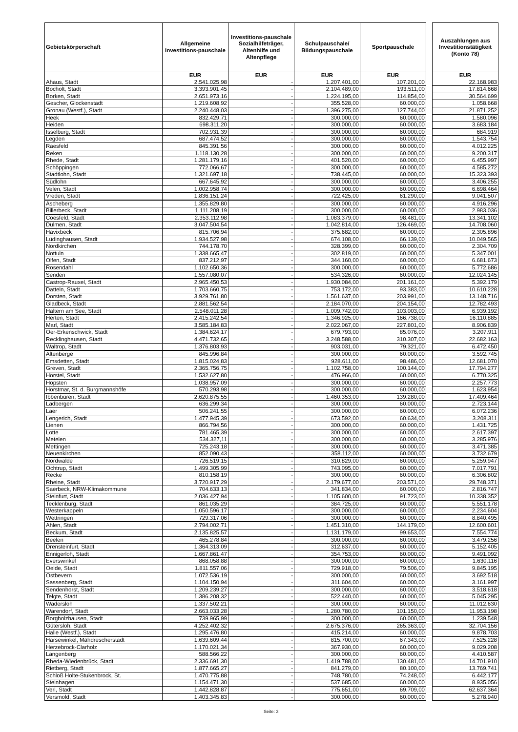| Gebietskörperschaft | Allgemeine Investitions-pauschale | Investitions-pauschale Sozialhilfeträger, Altenhilfe und Altenpflege | Schulpauschale/ Bildungspauschale | Sportpauschale | | Auszahlungen aus Investitionstätigkeit (Konto 78) |
| --- | --- | --- | --- | --- | --- | --- |
| | EUR | EUR | EUR | EUR | | EUR |
| Ahaus, Stadt | 2.541.025,98 | - | 1.207.401,00 | 107.201,00 | | 22.168.983 |
| Bocholt, Stadt | 3.393.901,45 | - | 2.104.489,00 | 193.511,00 | | 17.814.668 |
| Borken, Stadt | 2.651.973,16 | - | 1.224.195,00 | 114.854,00 | | 30.564.699 |
| Gescher, Glockenstadt | 1.219.608,92 | - | 355.528,00 | 60.000,00 | | 1.058.668 |
| Gronau (Westf.), Stadt | 2.240.448,03 | - | 1.396.275,00 | 127.744,00 | | 21.871.252 |
| Heek | 832.429,71 | - | 300.000,00 | 60.000,00 | | 1.580.096 |
| Heiden | 698.311,20 | - | 300.000,00 | 60.000,00 | | 3.683.184 |
| Isselburg, Stadt | 702.931,39 | - | 300.000,00 | 60.000,00 | | 684.919 |
| Legden | 687.474,52 | - | 300.000,00 | 60.000,00 | | 1.543.754 |
| Raesfeld | 845.391,56 | - | 300.000,00 | 60.000,00 | | 4.012.225 |
| Reken | 1.118.130,28 | - | 300.000,00 | 60.000,00 | | 9.200.317 |
| Rhede, Stadt | 1.281.179,16 | - | 401.520,00 | 60.000,00 | | 6.455.997 |
| Schöppingen | 772.066,67 | - | 300.000,00 | 60.000,00 | | 4.585.272 |
| Stadtlohn, Stadt | 1.321.697,18 | - | 738.445,00 | 60.000,00 | | 15.323.393 |
| Südlohn | 667.645,92 | - | 300.000,00 | 60.000,00 | | 3.406.255 |
| Velen, Stadt | 1.002.958,74 | - | 300.000,00 | 60.000,00 | | 6.698.464 |
| Vreden, Stadt | 1.836.151,24 | - | 722.425,00 | 61.290,00 | | 9.041.507 |
| Ascheberg | 1.355.829,80 | - | 300.000,00 | 60.000,00 | | 4.916.296 |
| Billerbeck, Stadt | 1.111.208,19 | - | 300.000,00 | 60.000,00 | | 2.983.036 |
| Coesfeld, Stadt | 2.353.112,98 | - | 1.083.379,00 | 98.481,00 | | 13.341.102 |
| Dülmen, Stadt | 3.047.504,54 | - | 1.042.814,00 | 126.469,00 | | 14.708.060 |
| Havixbeck | 815.706,94 | - | 375.682,00 | 60.000,00 | | 2.305.896 |
| Lüdinghausen, Stadt | 1.934.527,98 | - | 674.108,00 | 66.139,00 | | 10.049.565 |
| Nordkirchen | 744.178,70 | - | 328.399,00 | 60.000,00 | | 2.304.709 |
| Nottuln | 1.338.665,47 | - | 302.819,00 | 60.000,00 | | 5.347.001 |
| Olfen, Stadt | 837.212,97 | - | 344.160,00 | 60.000,00 | | 6.681.673 |
| Rosendahl | 1.102.650,36 | - | 300.000,00 | 60.000,00 | | 5.772.686 |
| Senden | 1.557.080,07 | - | 534.326,00 | 60.000,00 | | 12.024.145 |
| Castrop-Rauxel, Stadt | 2.965.450,53 | - | 1.930.084,00 | 201.161,00 | | 5.392.179 |
| Datteln, Stadt | 1.703.660,75 | - | 753.172,00 | 93.383,00 | | 10.610.228 |
| Dorsten, Stadt | 3.929.761,80 | - | 1.561.637,00 | 203.991,00 | | 13.148.716 |
| Gladbeck, Stadt | 2.881.562,54 | - | 2.184.070,00 | 204.154,00 | | 12.782.493 |
| Haltern am See, Stadt | 2.548.011,28 | - | 1.009.742,00 | 103.003,00 | | 6.939.192 |
| Herten, Stadt | 2.415.242,54 | - | 1.346.925,00 | 166.738,00 | | 16.110.885 |
| Marl, Stadt | 3.585.184,83 | - | 2.022.067,00 | 227.801,00 | | 8.906.839 |
| Oer-Erkenschwick, Stadt | 1.384.624,17 | - | 679.793,00 | 85.076,00 | | 3.207.911 |
| Recklinghausen, Stadt | 4.471.732,65 | - | 3.248.588,00 | 310.307,00 | | 22.682.163 |
| Waltrop, Stadt | 1.376.803,93 | - | 903.031,00 | 79.321,00 | | 6.472.450 |
| Altenberge | 845.996,84 | - | 300.000,00 | 60.000,00 | | 3.592.745 |
| Emsdetten, Stadt | 1.815.024,83 | - | 928.611,00 | 98.486,00 | | 12.681.070 |
| Greven, Stadt | 2.365.756,75 | - | 1.102.758,00 | 100.144,00 | | 17.794.277 |
| Hörstel, Stadt | 1.532.627,80 | - | 476.966,00 | 60.000,00 | | 6.770.325 |
| Hopsten | 1.038.957,09 | - | 300.000,00 | 60.000,00 | | 2.257.773 |
| Horstmar, St. d. Burgmannshöfe | 570.293,98 | - | 300.000,00 | 60.000,00 | | 1.623.954 |
| Ibbenbüren, Stadt | 2.620.875,55 | - | 1.460.353,00 | 139.280,00 | | 17.409.464 |
| Ladbergen | 636.299,34 | - | 300.000,00 | 60.000,00 | | 2.723.144 |
| Laer | 506.241,55 | - | 300.000,00 | 60.000,00 | | 6.072.236 |
| Lengerich, Stadt | 1.477.945,39 | - | 673.592,00 | 60.634,00 | | 3.208.311 |
| Lienen | 866.794,56 | - | 300.000,00 | 60.000,00 | | 1.431.725 |
| Lotte | 781.465,39 | - | 300.000,00 | 60.000,00 | | 2.617.397 |
| Metelen | 534.327,11 | - | 300.000,00 | 60.000,00 | | 3.285.976 |
| Mettingen | 725.243,18 | - | 300.000,00 | 60.000,00 | | 3.471.385 |
| Neuenkirchen | 852.090,43 | - | 358.112,00 | 60.000,00 | | 3.732.679 |
| Nordwalde | 726.519,15 | - | 310.829,00 | 60.000,00 | | 5.259.947 |
| Ochtrup, Stadt | 1.499.305,99 | - | 743.095,00 | 60.000,00 | | 7.017.791 |
| Recke | 810.158,19 | - | 300.000,00 | 60.000,00 | | 6.306.802 |
| Rheine, Stadt | 3.720.917,29 | - | 2.179.677,00 | 203.571,00 | | 29.748.371 |
| Saerbeck, NRW-Klimakommune | 704.633,13 | - | 341.834,00 | 60.000,00 | | 2.816.747 |
| Steinfurt, Stadt | 2.036.427,94 | - | 1.105.600,00 | 91.723,00 | | 10.338.352 |
| Tecklenburg, Stadt | 861.035,29 | - | 384.725,00 | 60.000,00 | | 5.551.178 |
| Westerkappeln | 1.050.596,17 | - | 300.000,00 | 60.000,00 | | 2.234.604 |
| Wettringen | 729.317,06 | - | 300.000,00 | 60.000,00 | | 8.840.495 |
| Ahlen, Stadt | 2.794.002,71 | - | 1.451.310,00 | 144.179,00 | | 12.600.601 |
| Beckum, Stadt | 2.135.825,57 | - | 1.131.179,00 | 99.653,00 | | 7.554.774 |
| Beelen | 465.278,84 | - | 300.000,00 | 60.000,00 | | 3.479.256 |
| Drensteinfurt, Stadt | 1.364.313,09 | - | 312.637,00 | 60.000,00 | | 5.152.405 |
| Ennigerloh, Stadt | 1.667.861,47 | - | 354.753,00 | 60.000,00 | | 9.491.092 |
| Everswinkel | 868.058,88 | - | 300.000,00 | 60.000,00 | | 1.630.116 |
| Oelde, Stadt | 1.811.557,06 | - | 729.918,00 | 79.506,00 | | 9.845.195 |
| Ostbevern | 1.072.536,19 | - | 300.000,00 | 60.000,00 | | 3.692.518 |
| Sassenberg, Stadt | 1.104.150,94 | - | 311.604,00 | 60.000,00 | | 3.161.997 |
| Sendenhorst, Stadt | 1.209.239,27 | - | 300.000,00 | 60.000,00 | | 3.518.618 |
| Telgte, Stadt | 1.386.208,32 | - | 522.440,00 | 60.000,00 | | 5.045.295 |
| Wadersloh | 1.337.502,21 | - | 300.000,00 | 60.000,00 | | 11.012.630 |
| Warendorf, Stadt | 2.663.033,28 | - | 1.280.780,00 | 101.150,00 | | 11.953.198 |
| Borgholzhausen, Stadt | 739.965,99 | - | 300.000,00 | 60.000,00 | | 1.239.548 |
| Gütersloh, Stadt | 4.252.402,32 | - | 2.675.376,00 | 265.363,00 | | 32.704.156 |
| Halle (Westf.), Stadt | 1.295.476,80 | - | 415.214,00 | 60.000,00 | | 9.878.703 |
| Harsewinkel, Mähdrescherstadt | 1.639.609,44 | - | 815.700,00 | 67.343,00 | | 7.525.228 |
| Herzebrock-Clarholz | 1.170.021,34 | - | 367.930,00 | 60.000,00 | | 9.029.208 |
| Langenberg | 588.566,22 | - | 300.000,00 | 60.000,00 | | 4.410.587 |
| Rheda-Wiedenbrück, Stadt | 2.336.691,30 | - | 1.419.788,00 | 130.481,00 | | 14.701.910 |
| Rietberg, Stadt | 1.877.665,27 | - | 841.279,00 | 80.100,00 | | 13.769.741 |
| Schloß Holte-Stukenbrock, St. | 1.470.775,88 | - | 748.780,00 | 74.248,00 | | 6.442.177 |
| Steinhagen | 1.154.471,30 | - | 537.685,00 | 60.000,00 | | 8.935.056 |
| Verl, Stadt | 1.442.828,87 | - | 775.651,00 | 69.709,00 | | 62.637.364 |
| Versmold, Stadt | 1.403.345,83 | - | 300.000,00 | 60.000,00 | | 5.278.940 |
Seite: 3